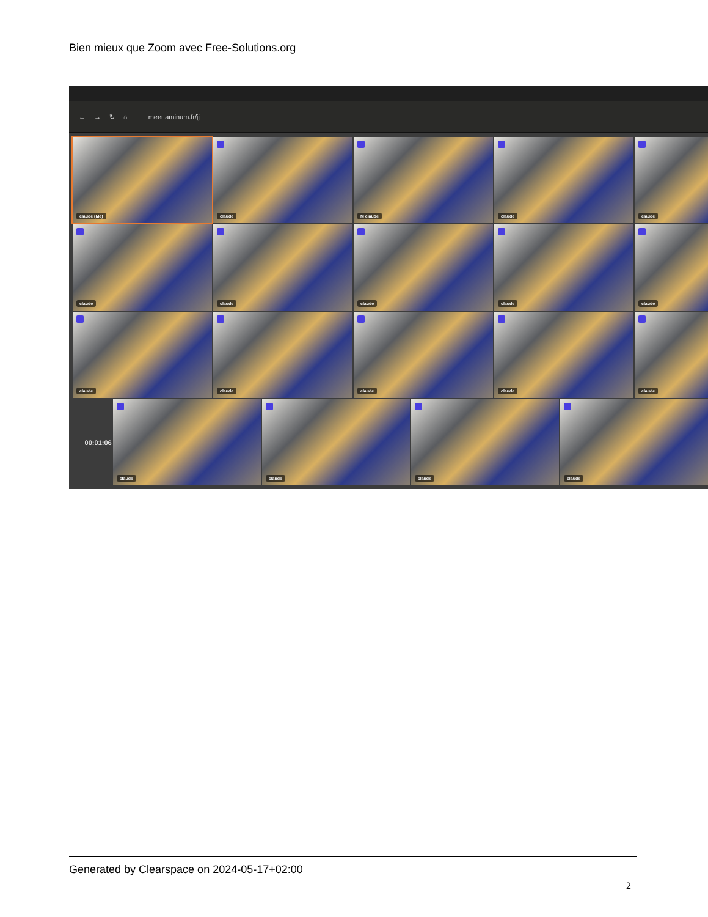Bien mieux que Zoom avec Free-Solutions.org
← → ↻ ⌂ meet.aminum.fr/jj
claude (Me)
claude
M claude
claude
claude
claude
claude
claude
claude
claude
claude
claude
claude
claude
claude
00:01:06
claude
claude
claude
claude
Generated by Clearspace on 2024-05-17+02:00
2